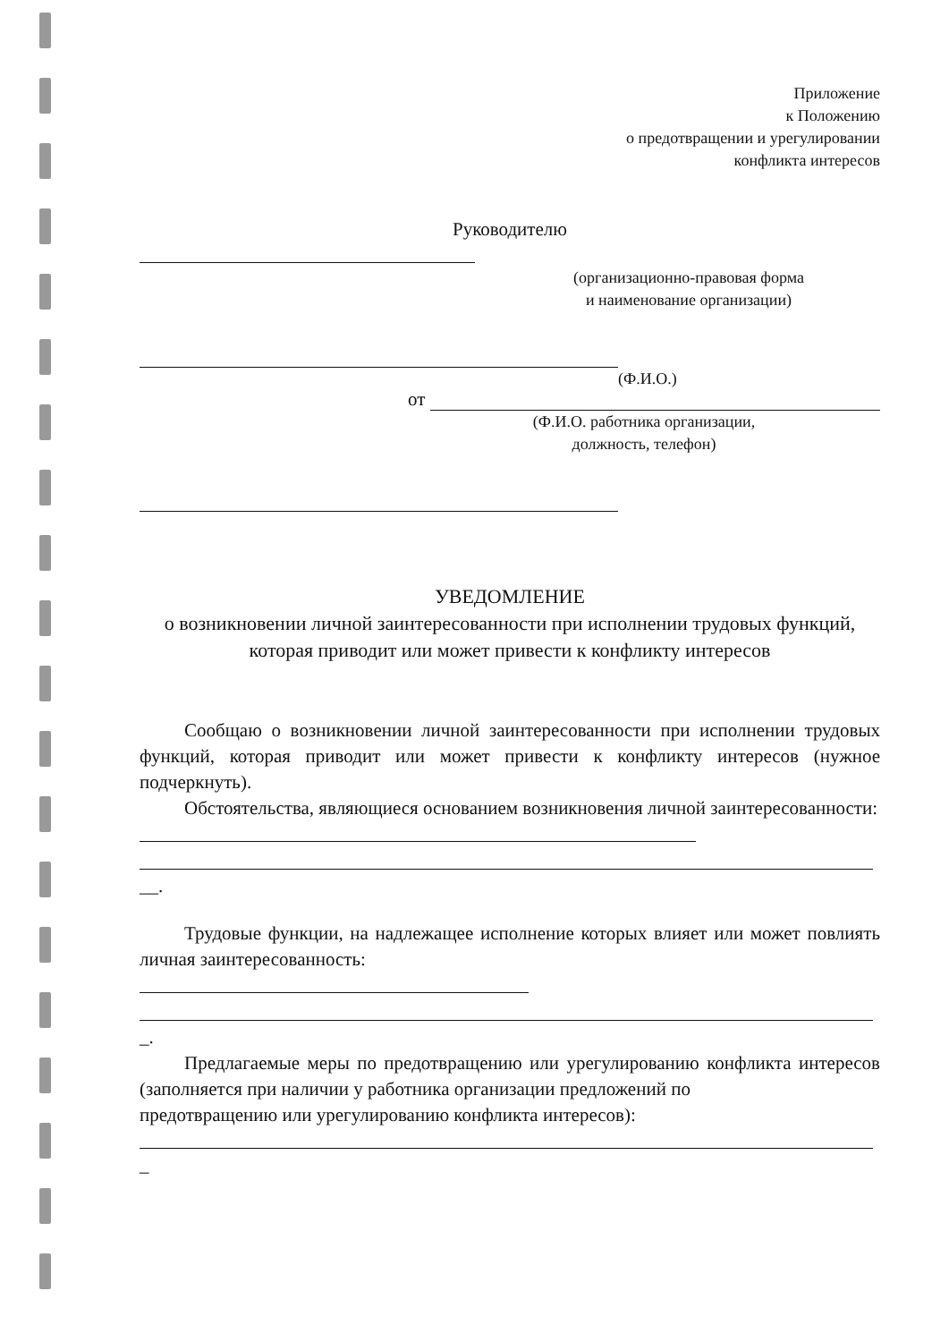Приложение
к Положению
о предотвращении и урегулировании
конфликта интересов
Руководителю
(организационно-правовая форма
и наименование организации)
(Ф.И.О.)
от
(Ф.И.О. работника организации,
должность, телефон)
УВЕДОМЛЕНИЕ
о возникновении личной заинтересованности при исполнении трудовых функций, которая приводит или может привести к конфликту интересов
Сообщаю о возникновении личной заинтересованности при исполнении трудовых функций, которая приводит или может привести к конфликту интересов (нужное подчеркнуть).
Обстоятельства, являющиеся основанием возникновения личной заинтересованности:
__.
Трудовые функции, на надлежащее исполнение которых влияет или может повлиять личная заинтересованность:
_.
Предлагаемые меры по предотвращению или урегулированию конфликта интересов (заполняется при наличии у работника организации предложений по
предотвращению или урегулированию конфликта интересов):
_